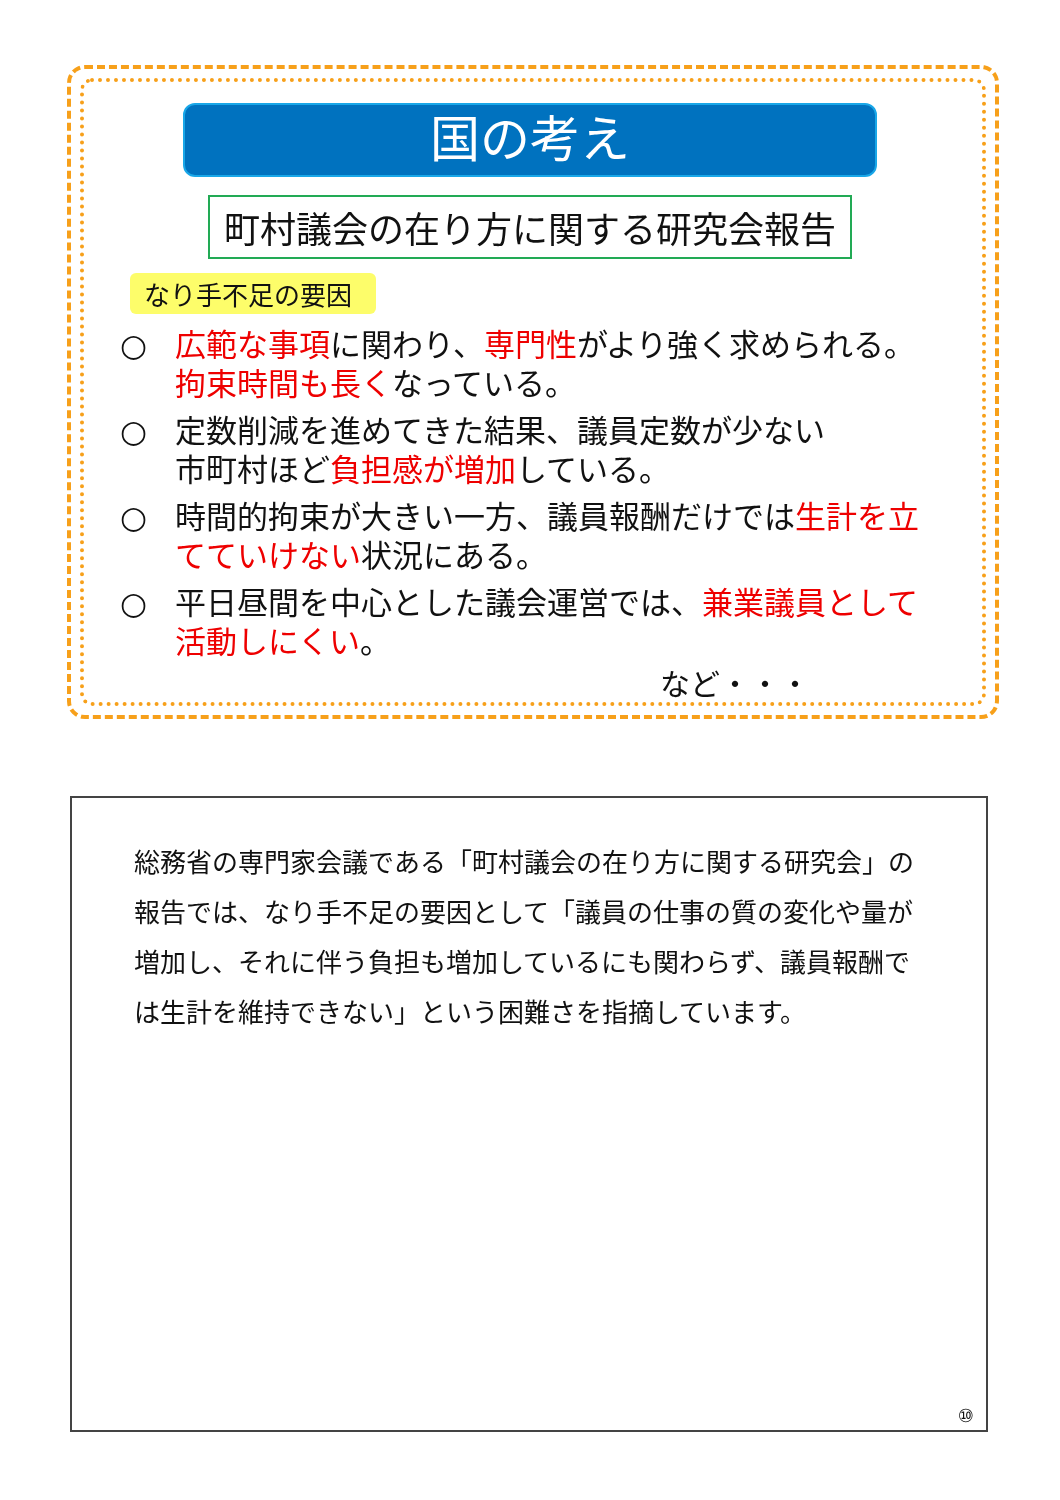国の考え
町村議会の在り方に関する研究会報告
なり手不足の要因
○ 広範な事項に関わり、専門性がより強く求められる。
拘束時間も長くなっている。
○ 定数削減を進めてきた結果、議員定数が少ない
市町村ほど負担感が増加している。
○ 時間的拘束が大きい一方、議員報酬だけでは生計を立てていけない状況にある。
○ 平日昼間を中心とした議会運営では、兼業議員として活動しにくい。
など・・・
総務省の専門家会議である「町村議会の在り方に関する研究会」の報告では、なり手不足の要因として「議員の仕事の質の変化や量が増加し、それに伴う負担も増加しているにも関わらず、議員報酬では生計を維持できない」という困難さを指摘しています。
⑩